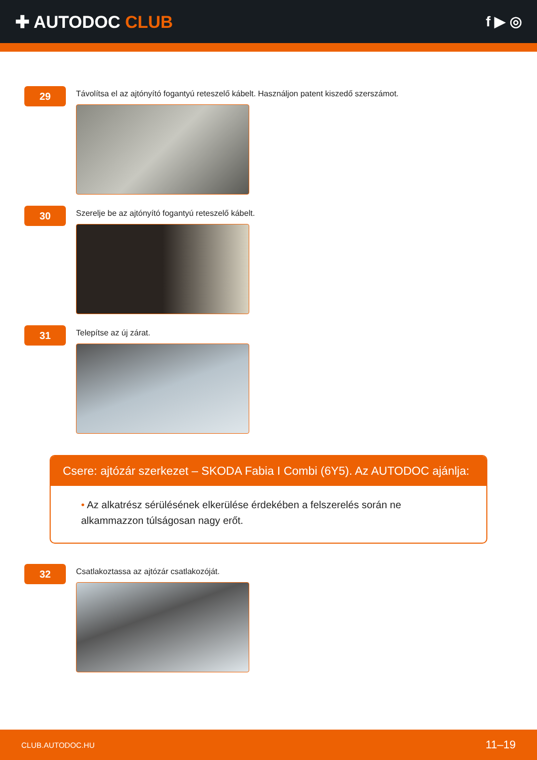✚ AUTODOC CLUB
f ▶ ◎
29
Távolítsa el az ajtónyító fogantyú reteszelő kábelt. Használjon patent kiszedő szerszámot.
30
Szerelje be az ajtónyító fogantyú reteszelő kábelt.
31
Telepítse az új zárat.
Csere: ajtózár szerkezet – SKODA Fabia I Combi (6Y5). Az AUTODOC ajánlja:
• Az alkatrész sérülésének elkerülése érdekében a felszerelés során ne alkammazzon túlságosan nagy erőt.
32
Csatlakoztassa az ajtózár csatlakozóját.
CLUB.AUTODOC.HU 11–19